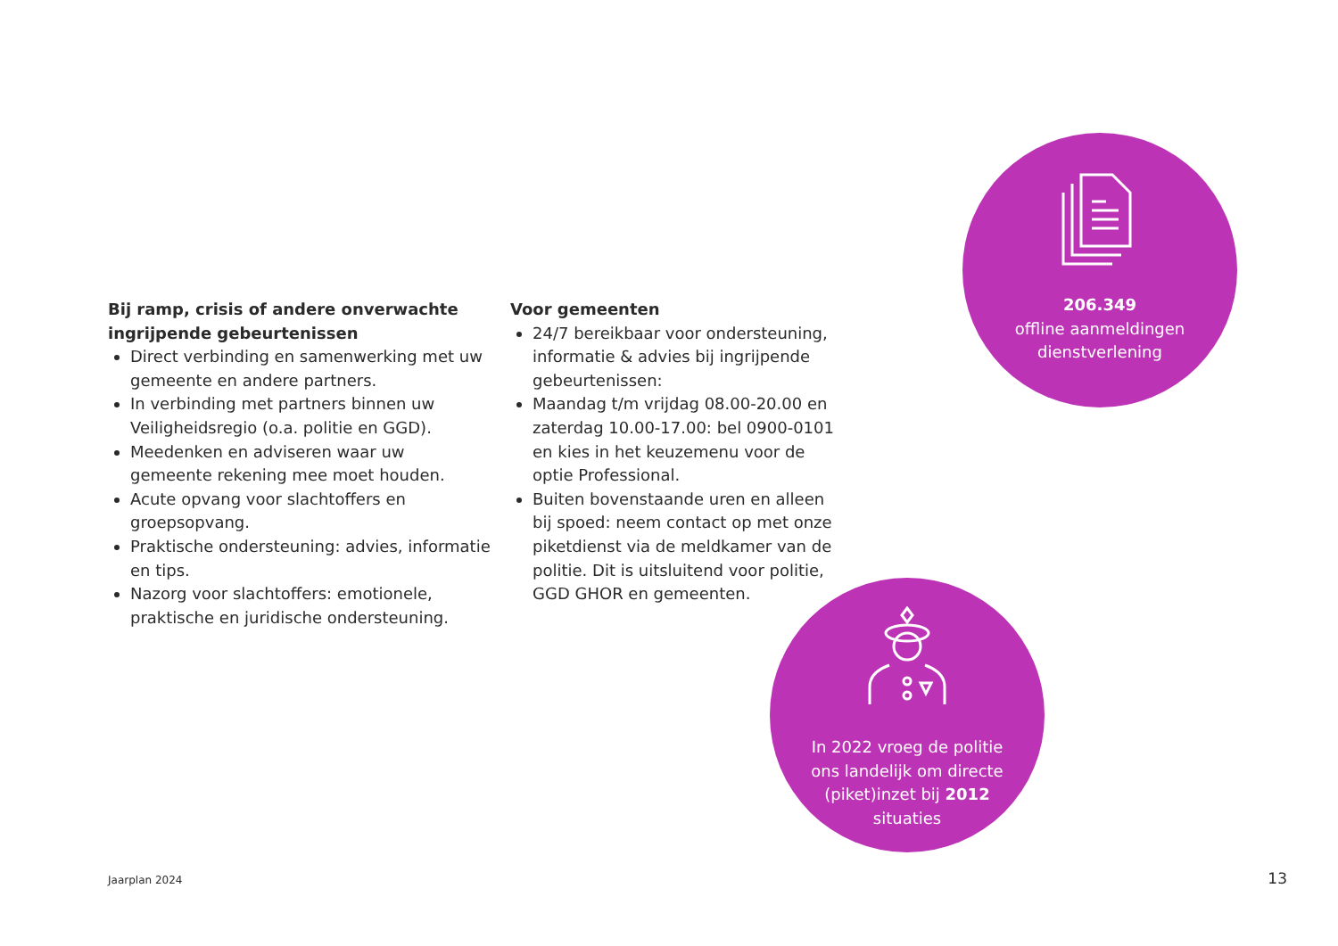Bij ramp, crisis of andere onverwachte ingrijpende gebeurtenissen
Direct verbinding en samenwerking met uw gemeente en andere partners.
In verbinding met partners binnen uw Veiligheidsregio (o.a. politie en GGD).
Meedenken en adviseren waar uw gemeente rekening mee moet houden.
Acute opvang voor slachtoffers en groepsopvang.
Praktische ondersteuning: advies, informatie en tips.
Nazorg voor slachtoffers: emotionele, praktische en juridische ondersteuning.
Voor gemeenten
24/7 bereikbaar voor ondersteuning, informatie & advies bij ingrijpende gebeurtenissen:
Maandag t/m vrijdag 08.00-20.00 en zaterdag 10.00-17.00: bel 0900-0101 en kies in het keuzemenu voor de optie Professional.
Buiten bovenstaande uren en alleen bij spoed: neem contact op met onze piketdienst via de meldkamer van de politie. Dit is uitsluitend voor politie, GGD GHOR en gemeenten.
206.349
offline aanmeldingen
dienstverlening
In 2022 vroeg de politie
ons landelijk om directe
(piket)inzet bij 2012
situaties
Jaarplan 2024 13